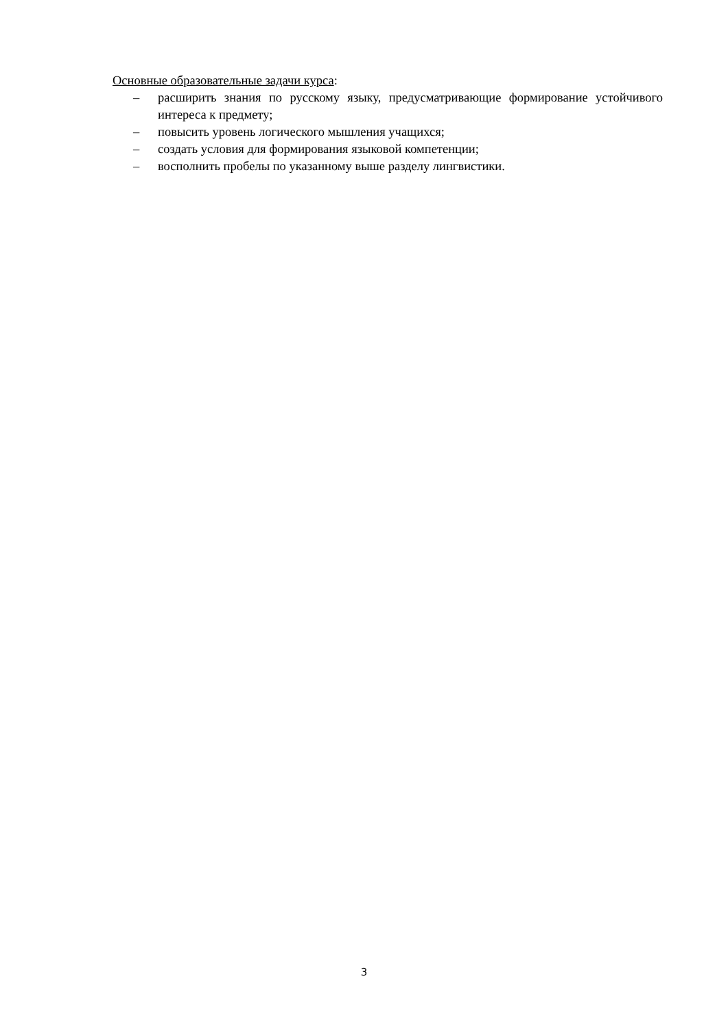Основные образовательные задачи курса:
– расширить знания по русскому языку, предусматривающие формирование устойчивого интереса к предмету;
– повысить уровень логического мышления учащихся;
– создать условия для формирования языковой компетенции;
– восполнить пробелы по указанному выше разделу лингвистики.
3